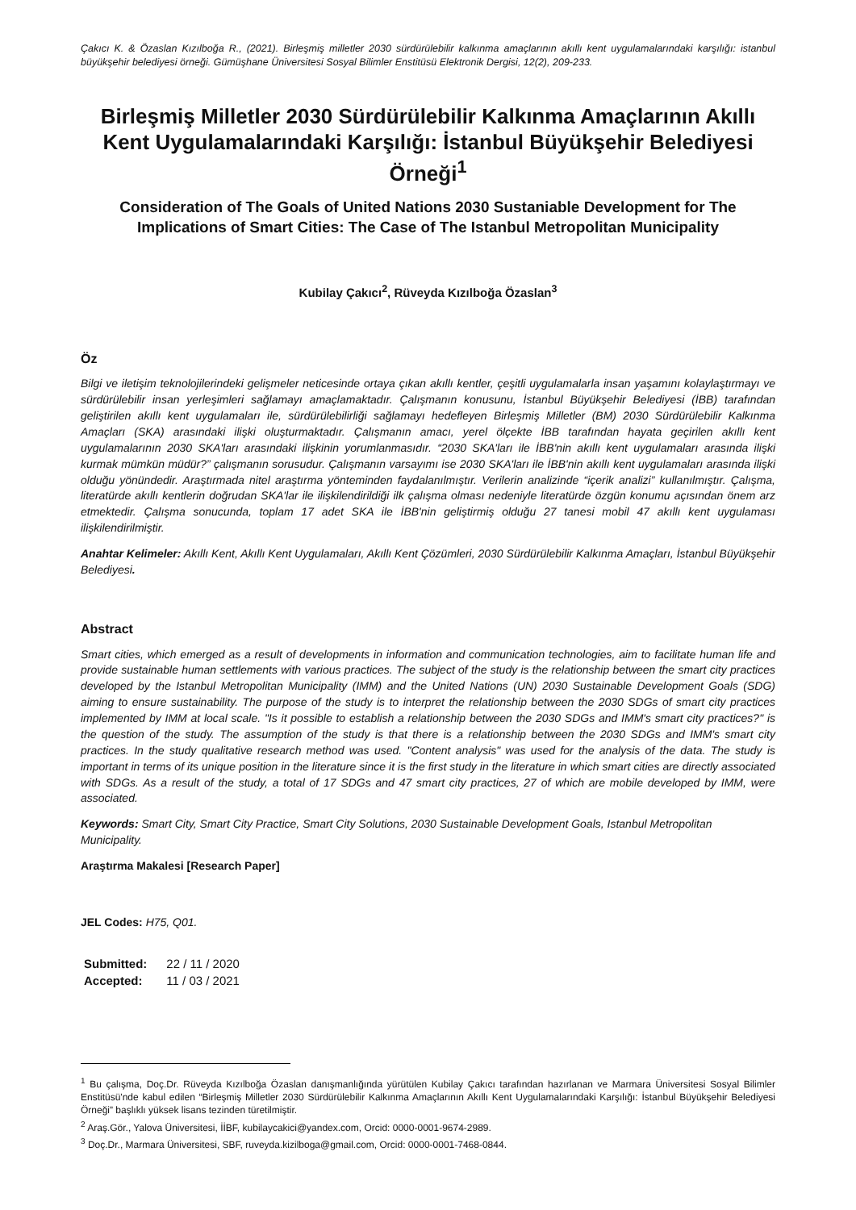Çakıcı K. & Özaslan Kızılboğa R., (2021). Birleşmiş milletler 2030 sürdürülebilir kalkınma amaçlarının akıllı kent uygulamalarındaki karşılığı: istanbul büyükşehir belediyesi örneği. Gümüşhane Üniversitesi Sosyal Bilimler Enstitüsü Elektronik Dergisi, 12(2), 209-233.
Birleşmiş Milletler 2030 Sürdürülebilir Kalkınma Amaçlarının Akıllı Kent Uygulamalarındaki Karşılığı: İstanbul Büyükşehir Belediyesi Örneği<sup>1</sup>
Consideration of The Goals of United Nations 2030 Sustaniable Development for The Implications of Smart Cities: The Case of The Istanbul Metropolitan Municipality
Kubilay Çakıcı<sup>2</sup>, Rüveyda Kızılboğa Özaslan<sup>3</sup>
Öz
Bilgi ve iletişim teknolojilerindeki gelişmeler neticesinde ortaya çıkan akıllı kentler, çeşitli uygulamalarla insan yaşamını kolaylaştırmayı ve sürdürülebilir insan yerleşimleri sağlamayı amaçlamaktadır. Çalışmanın konusunu, İstanbul Büyükşehir Belediyesi (İBB) tarafından geliştirilen akıllı kent uygulamaları ile, sürdürülebilirliği sağlamayı hedefleyen Birleşmiş Milletler (BM) 2030 Sürdürülebilir Kalkınma Amaçları (SKA) arasındaki ilişki oluşturmaktadır. Çalışmanın amacı, yerel ölçekte İBB tarafından hayata geçirilen akıllı kent uygulamalarının 2030 SKA'ları arasındaki ilişkinin yorumlanmasıdır. “2030 SKA'ları ile İBB'nin akıllı kent uygulamaları arasında ilişki kurmak mümkün müdür?” çalışmanın sorusudur. Çalışmanın varsayımı ise 2030 SKA'ları ile İBB'nin akıllı kent uygulamaları arasında ilişki olduğu yönündedir. Araştırmada nitel araştırma yönteminden faydalanılmıştır. Verilerin analizinde “içerik analizi” kullanılmıştır. Çalışma, literatürde akıllı kentlerin doğrudan SKA'lar ile ilişkilendirildiği ilk çalışma olması nedeniyle literatürde özgün konumu açısından önem arz etmektedir. Çalışma sonucunda, toplam 17 adet SKA ile İBB'nin geliştirmiş olduğu 27 tanesi mobil 47 akıllı kent uygulaması ilişkilendirilmiştir.
Anahtar Kelimeler: Akıllı Kent, Akıllı Kent Uygulamaları, Akıllı Kent Çözümleri, 2030 Sürdürülebilir Kalkınma Amaçları, İstanbul Büyükşehir Belediyesi.
Abstract
Smart cities, which emerged as a result of developments in information and communication technologies, aim to facilitate human life and provide sustainable human settlements with various practices. The subject of the study is the relationship between the smart city practices developed by the Istanbul Metropolitan Municipality (IMM) and the United Nations (UN) 2030 Sustainable Development Goals (SDG) aiming to ensure sustainability. The purpose of the study is to interpret the relationship between the 2030 SDGs of smart city practices implemented by IMM at local scale. "Is it possible to establish a relationship between the 2030 SDGs and IMM's smart city practices?" is the question of the study. The assumption of the study is that there is a relationship between the 2030 SDGs and IMM's smart city practices. In the study qualitative research method was used. "Content analysis" was used for the analysis of the data. The study is important in terms of its unique position in the literature since it is the first study in the literature in which smart cities are directly associated with SDGs. As a result of the study, a total of 17 SDGs and 47 smart city practices, 27 of which are mobile developed by IMM, were associated.
Keywords: Smart City, Smart City Practice, Smart City Solutions, 2030 Sustainable Development Goals, Istanbul Metropolitan Municipality.
Araştırma Makalesi [Research Paper]
JEL Codes: H75, Q01.
| Submitted: | 22 / 11 / 2020 |
| Accepted: | 11 / 03 / 2021 |
<sup>1</sup> Bu çalışma, Doç.Dr. Rüveyda Kızılboğa Özaslan danışmanlığında yürütülen Kubilay Çakıcı tarafından hazırlanan ve Marmara Üniversitesi Sosyal Bilimler Enstitüsü'nde kabul edilen “Birleşmiş Milletler 2030 Sürdürülebilir Kalkınma Amaçlarının Akıllı Kent Uygulamalarındaki Karşılığı: İstanbul Büyükşehir Belediyesi Örneği” başlıklı yüksek lisans tezinden türetilmiştir.
<sup>2</sup> Araş.Gör., Yalova Üniversitesi, İİBF, kubilaycakici@yandex.com, Orcid: 0000-0001-9674-2989.
<sup>3</sup> Doç.Dr., Marmara Üniversitesi, SBF, ruveyda.kizilboga@gmail.com, Orcid: 0000-0001-7468-0844.